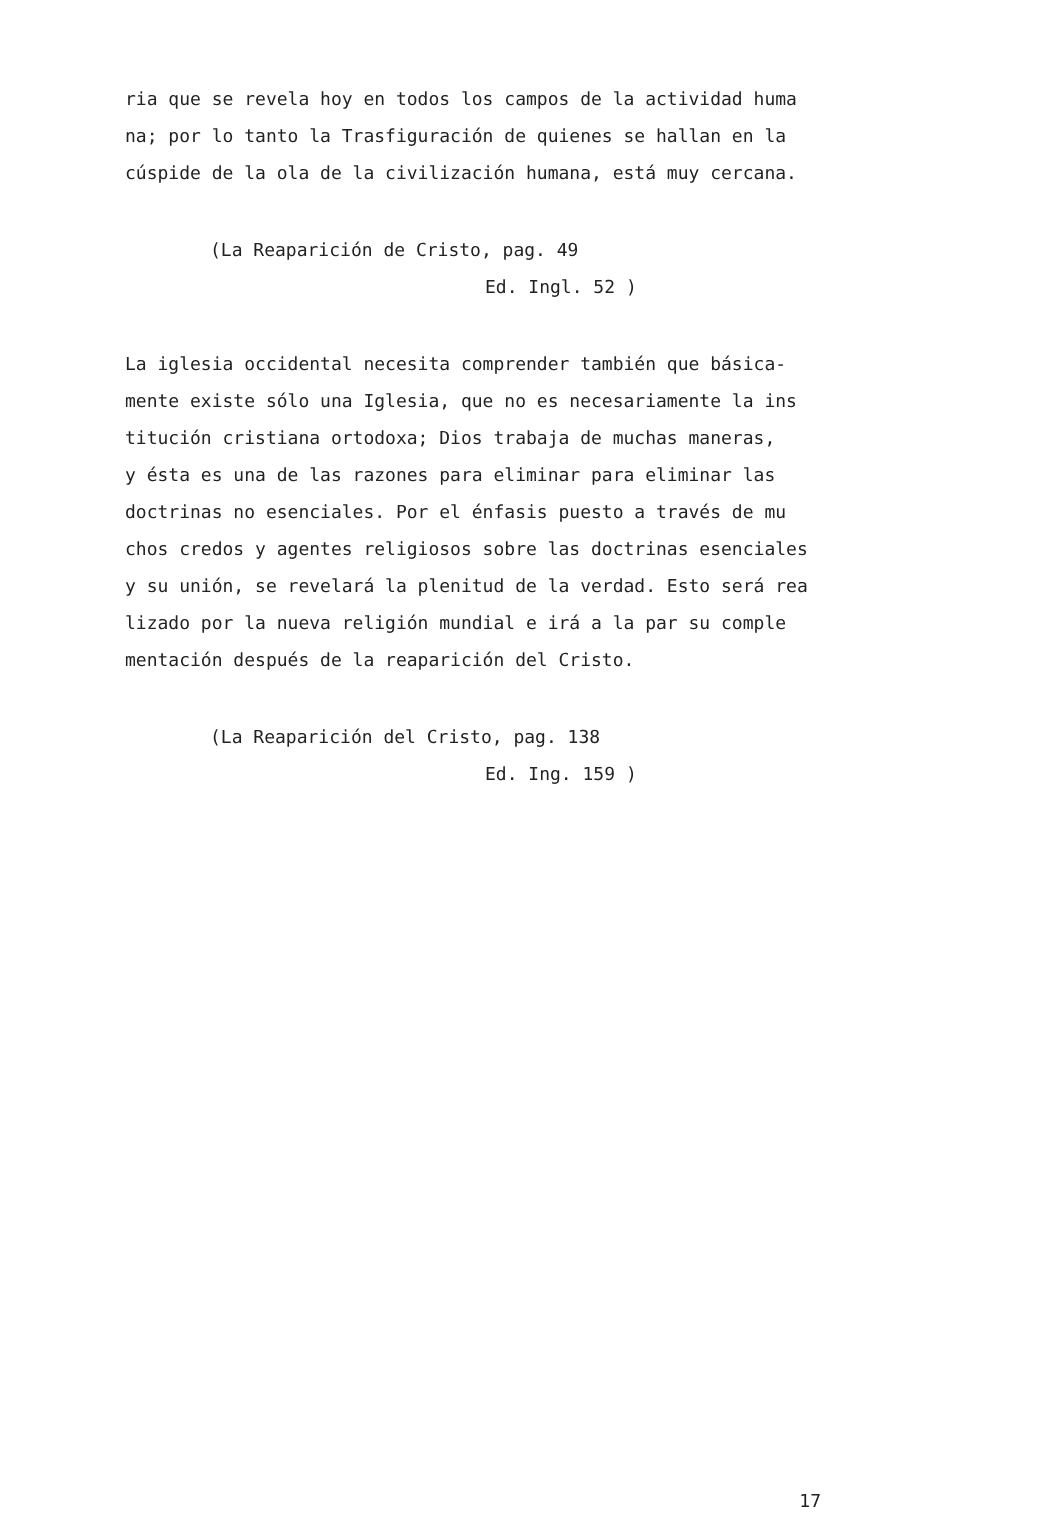ria que se revela hoy en todos los campos de la actividad huma
na; por lo tanto la Trasfiguración de quienes se hallan en la
cúspide de la ola de la civilización humana, está muy cercana.
(La Reaparición de Cristo, pag. 49
Ed. Ingl. 52 )
La iglesia occidental necesita comprender también que básica-
mente existe sólo una Iglesia, que no es necesariamente la ins
titución cristiana ortodoxa; Dios trabaja de muchas maneras,
y ésta es una de las razones para eliminar para eliminar las
doctrinas no esenciales. Por el énfasis puesto a través de mu
chos credos y agentes religiosos sobre las doctrinas esenciales
y su unión, se revelará la plenitud de la verdad. Esto será rea
lizado por la nueva religión mundial e irá a la par su comple
mentación después de la reaparición del Cristo.
(La Reaparición del Cristo, pag. 138
Ed. Ing. 159 )
17